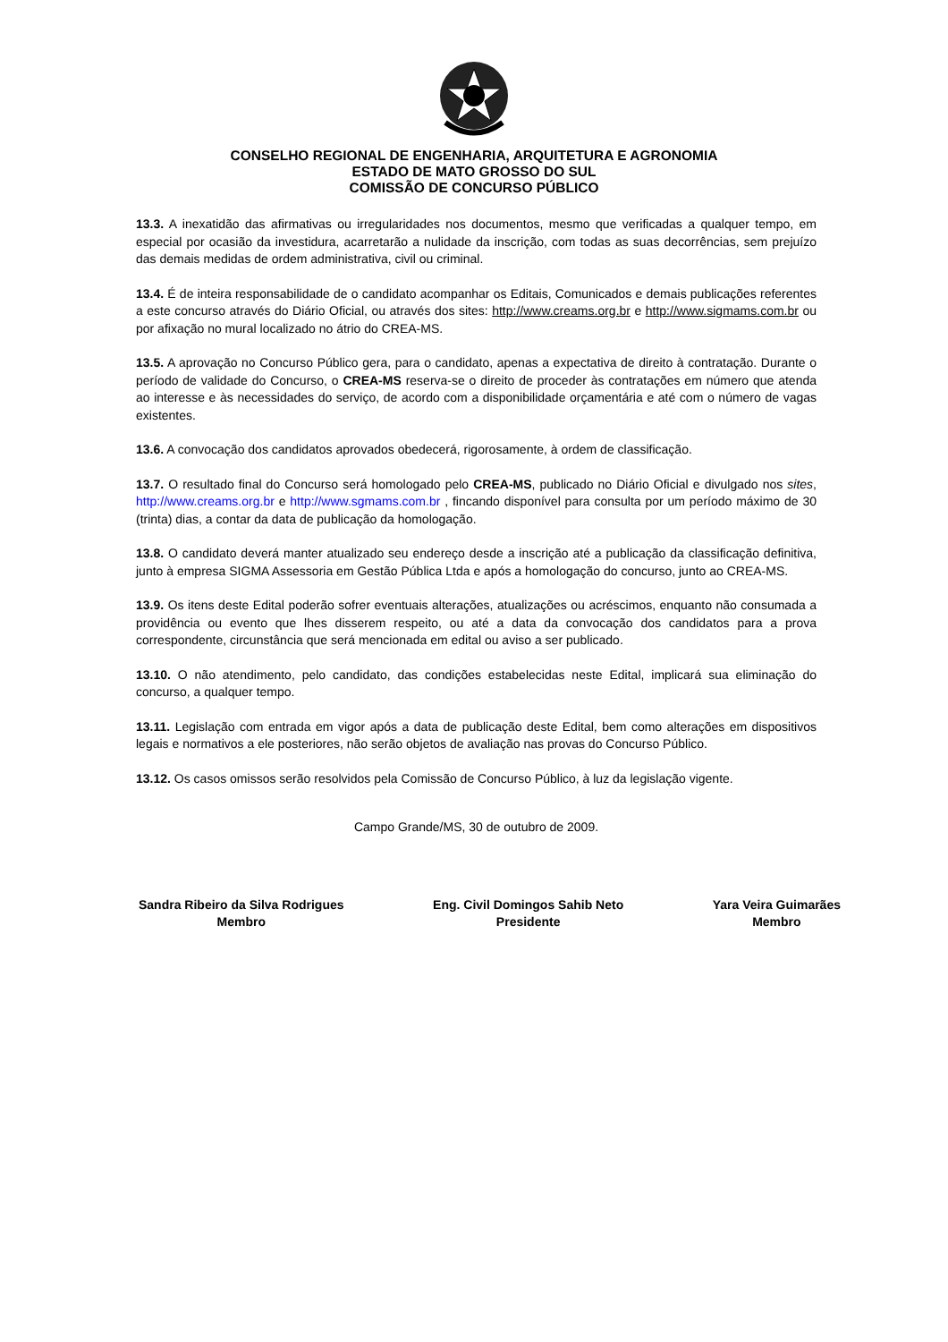CONSELHO REGIONAL DE ENGENHARIA, ARQUITETURA E AGRONOMIA
ESTADO DE MATO GROSSO DO SUL
COMISSÃO DE CONCURSO PÚBLICO
13.3. A inexatidão das afirmativas ou irregularidades nos documentos, mesmo que verificadas a qualquer tempo, em especial por ocasião da investidura, acarretarão a nulidade da inscrição, com todas as suas decorrências, sem prejuízo das demais medidas de ordem administrativa, civil ou criminal.
13.4. É de inteira responsabilidade de o candidato acompanhar os Editais, Comunicados e demais publicações referentes a este concurso através do Diário Oficial, ou através dos sites: http://www.creams.org.br e http://www.sigmams.com.br ou por afixação no mural localizado no átrio do CREA-MS.
13.5. A aprovação no Concurso Público gera, para o candidato, apenas a expectativa de direito à contratação. Durante o período de validade do Concurso, o CREA-MS reserva-se o direito de proceder às contratações em número que atenda ao interesse e às necessidades do serviço, de acordo com a disponibilidade orçamentária e até com o número de vagas existentes.
13.6. A convocação dos candidatos aprovados obedecerá, rigorosamente, à ordem de classificação.
13.7. O resultado final do Concurso será homologado pelo CREA-MS, publicado no Diário Oficial e divulgado nos sites, http://www.creams.org.br e http://www.sgmams.com.br , fincando disponível para consulta por um período máximo de 30 (trinta) dias, a contar da data de publicação da homologação.
13.8. O candidato deverá manter atualizado seu endereço desde a inscrição até a publicação da classificação definitiva, junto à empresa SIGMA Assessoria em Gestão Pública Ltda e após a homologação do concurso, junto ao CREA-MS.
13.9. Os itens deste Edital poderão sofrer eventuais alterações, atualizações ou acréscimos, enquanto não consumada a providência ou evento que lhes disserem respeito, ou até a data da convocação dos candidatos para a prova correspondente, circunstância que será mencionada em edital ou aviso a ser publicado.
13.10. O não atendimento, pelo candidato, das condições estabelecidas neste Edital, implicará sua eliminação do concurso, a qualquer tempo.
13.11. Legislação com entrada em vigor após a data de publicação deste Edital, bem como alterações em dispositivos legais e normativos a ele posteriores, não serão objetos de avaliação nas provas do Concurso Público.
13.12. Os casos omissos serão resolvidos pela Comissão de Concurso Público, à luz da legislação vigente.
Campo Grande/MS, 30 de outubro de 2009.
Sandra Ribeiro da Silva Rodrigues
Membro
Eng. Civil Domingos Sahib Neto
Presidente
Yara Veira Guimarães
Membro